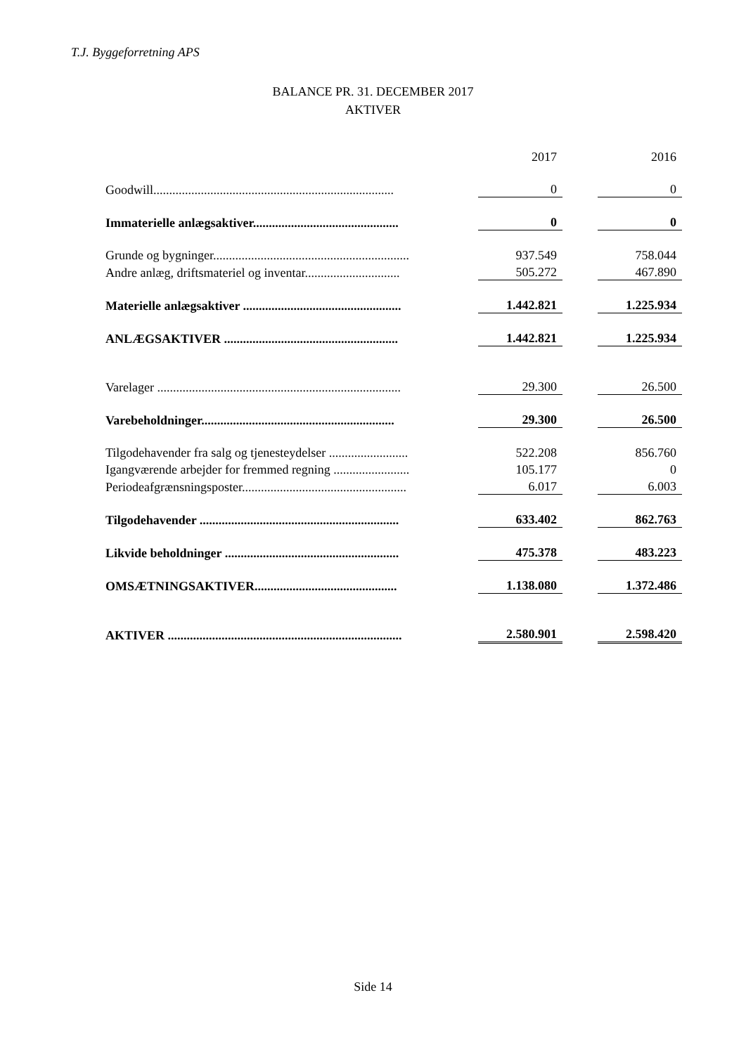T.J. Byggeforretning APS
BALANCE PR. 31. DECEMBER 2017
AKTIVER
| | | 2017 | | 2016 |
| Goodwill............................................................................ | | 0 | | 0 |
| Immaterielle anlægsaktiver.............................................. | | 0 | | 0 |
| Grunde og bygninger.............................................................. | | 937.549 | | 758.044 |
| Andre anlæg, driftsmateriel og inventar.............................. | | 505.272 | | 467.890 |
| Materielle anlægsaktiver .................................................. | | 1.442.821 | | 1.225.934 |
| ANLÆGSAKTIVER ....................................................... | | 1.442.821 | | 1.225.934 |
| Varelager ............................................................................. | | 29.300 | | 26.500 |
| Varebeholdninger............................................................. | | 29.300 | | 26.500 |
| Tilgodehavender fra salg og tjenesteydelser ......................... | | 522.208 | | 856.760 |
| Igangværende arbejder for fremmed regning ........................ | | 105.177 | | 0 |
| Periodeafgrænsningsposter.................................................... | | 6.017 | | 6.003 |
| Tilgodehavender ............................................................... | | 633.402 | | 862.763 |
| Likvide beholdninger ....................................................... | | 475.378 | | 483.223 |
| OMSÆTNINGSAKTIVER............................................. | | 1.138.080 | | 1.372.486 |
| AKTIVER .......................................................................... | | 2.580.901 | | 2.598.420 |
Side 14